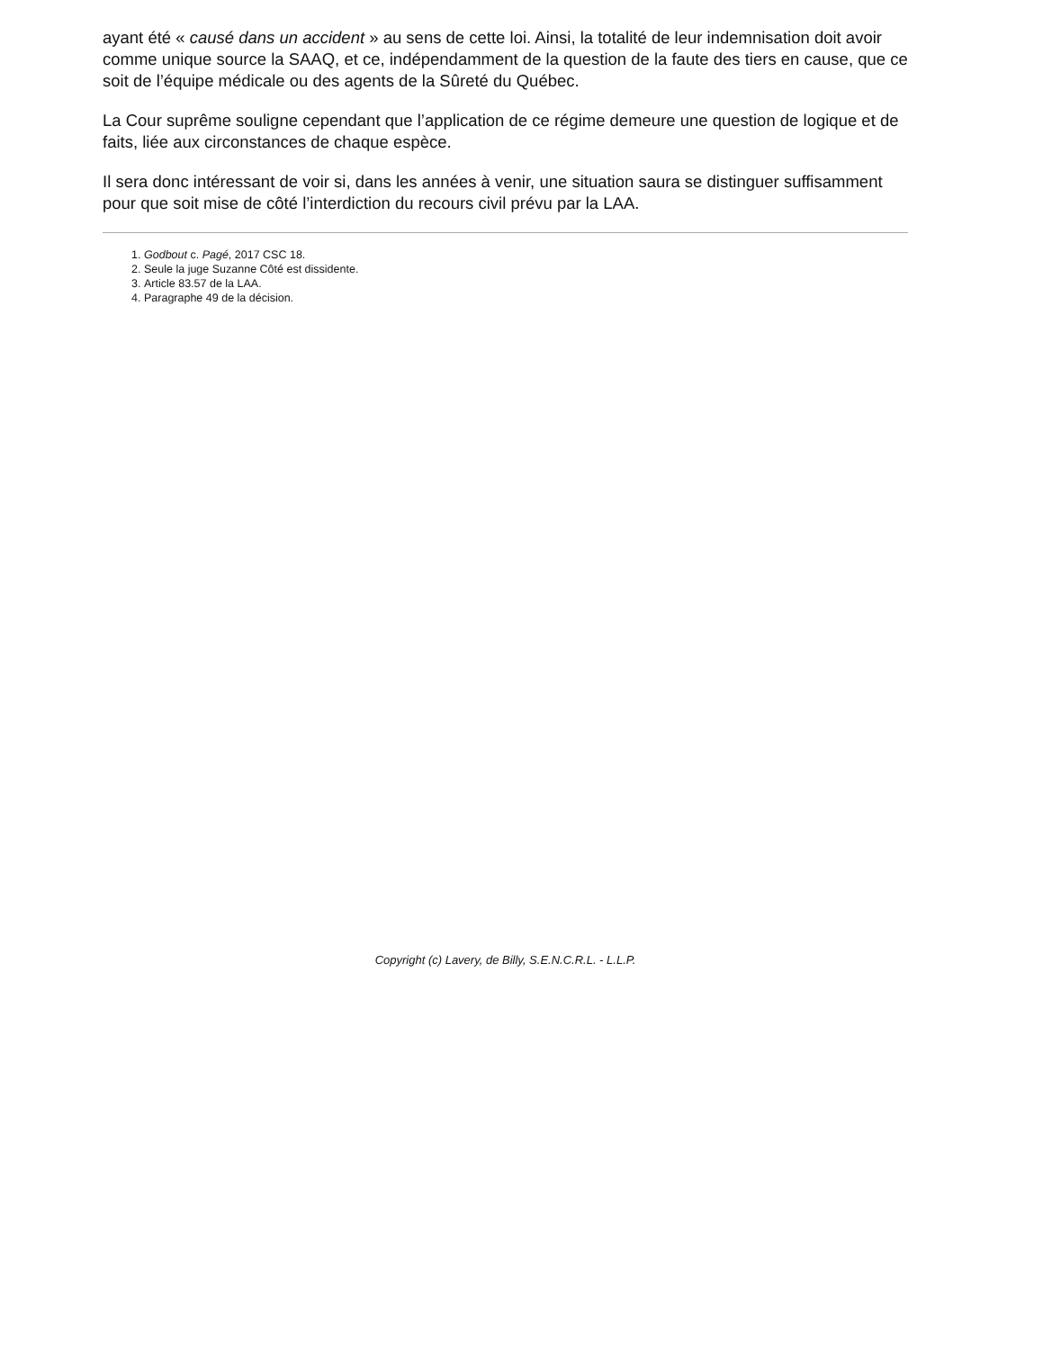ayant été « causé dans un accident » au sens de cette loi. Ainsi, la totalité de leur indemnisation doit avoir comme unique source la SAAQ, et ce, indépendamment de la question de la faute des tiers en cause, que ce soit de l’équipe médicale ou des agents de la Sûreté du Québec.
La Cour suprême souligne cependant que l’application de ce régime demeure une question de logique et de faits, liée aux circonstances de chaque espèce.
Il sera donc intéressant de voir si, dans les années à venir, une situation saura se distinguer suffisamment pour que soit mise de côté l’interdiction du recours civil prévu par la LAA.
1. Godbout c. Pagé, 2017 CSC 18.
2. Seule la juge Suzanne Côté est dissidente.
3. Article 83.57 de la LAA.
4. Paragraphe 49 de la décision.
Copyright (c) Lavery, de Billy, S.E.N.C.R.L. - L.L.P.